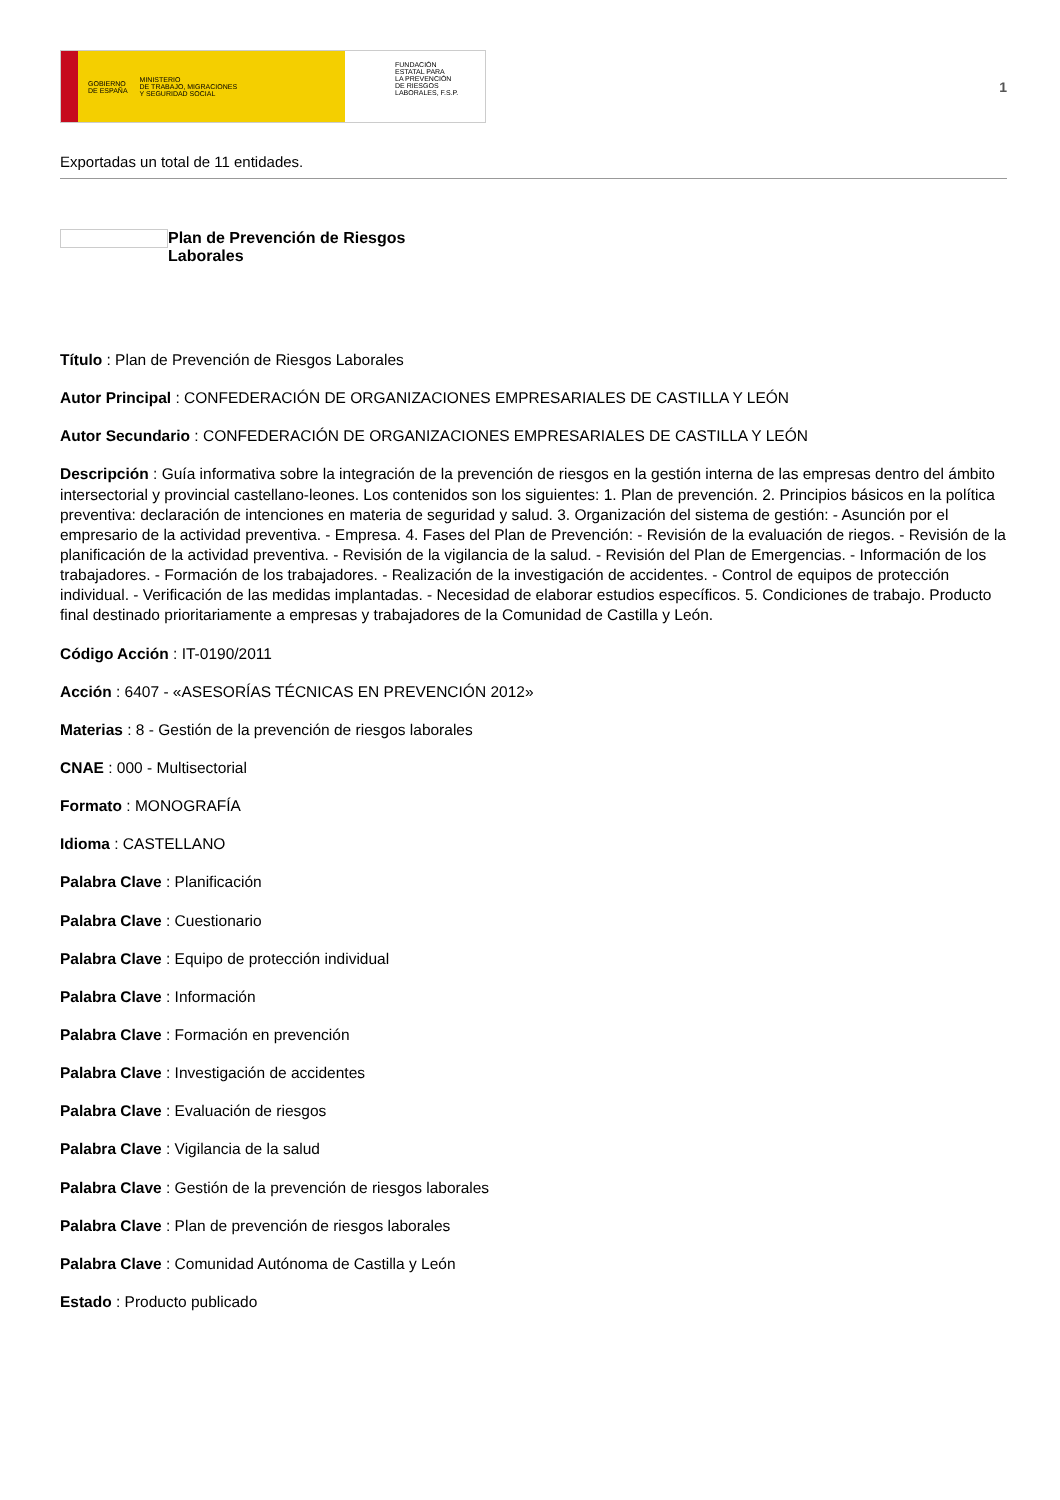GOBIERNO
DE ESPAÑA MINISTERIO
DE TRABAJO, MIGRACIONES
Y SEGURIDAD SOCIAL
FUNDACIÓN
ESTATAL PARA
LA PREVENCIÓN
DE RIESGOS
LABORALES, F.S.P.
1
Exportadas un total de 11 entidades.
Plan de Prevención de Riesgos
Laborales
Título : Plan de Prevención de Riesgos Laborales
Autor Principal : CONFEDERACIÓN DE ORGANIZACIONES EMPRESARIALES DE CASTILLA Y LEÓN
Autor Secundario : CONFEDERACIÓN DE ORGANIZACIONES EMPRESARIALES DE CASTILLA Y LEÓN
Descripción : Guía informativa sobre la integración de la prevención de riesgos en la gestión interna de las empresas dentro del ámbito intersectorial y provincial castellano-leones. Los contenidos son los siguientes: 1. Plan de prevención. 2. Principios básicos en la política preventiva: declaración de intenciones en materia de seguridad y salud. 3. Organización del sistema de gestión: - Asunción por el empresario de la actividad preventiva. - Empresa. 4. Fases del Plan de Prevención: - Revisión de la evaluación de riegos. - Revisión de la planificación de la actividad preventiva. - Revisión de la vigilancia de la salud. - Revisión del Plan de Emergencias. - Información de los trabajadores. - Formación de los trabajadores. - Realización de la investigación de accidentes. - Control de equipos de protección individual. - Verificación de las medidas implantadas. - Necesidad de elaborar estudios específicos. 5. Condiciones de trabajo. Producto final destinado prioritariamente a empresas y trabajadores de la Comunidad de Castilla y León.
Código Acción : IT-0190/2011
Acción : 6407 - «ASESORÍAS TÉCNICAS EN PREVENCIÓN 2012»
Materias : 8 - Gestión de la prevención de riesgos laborales
CNAE : 000 - Multisectorial
Formato : MONOGRAFÍA
Idioma : CASTELLANO
Palabra Clave : Planificación
Palabra Clave : Cuestionario
Palabra Clave : Equipo de protección individual
Palabra Clave : Información
Palabra Clave : Formación en prevención
Palabra Clave : Investigación de accidentes
Palabra Clave : Evaluación de riesgos
Palabra Clave : Vigilancia de la salud
Palabra Clave : Gestión de la prevención de riesgos laborales
Palabra Clave : Plan de prevención de riesgos laborales
Palabra Clave : Comunidad Autónoma de Castilla y León
Estado : Producto publicado